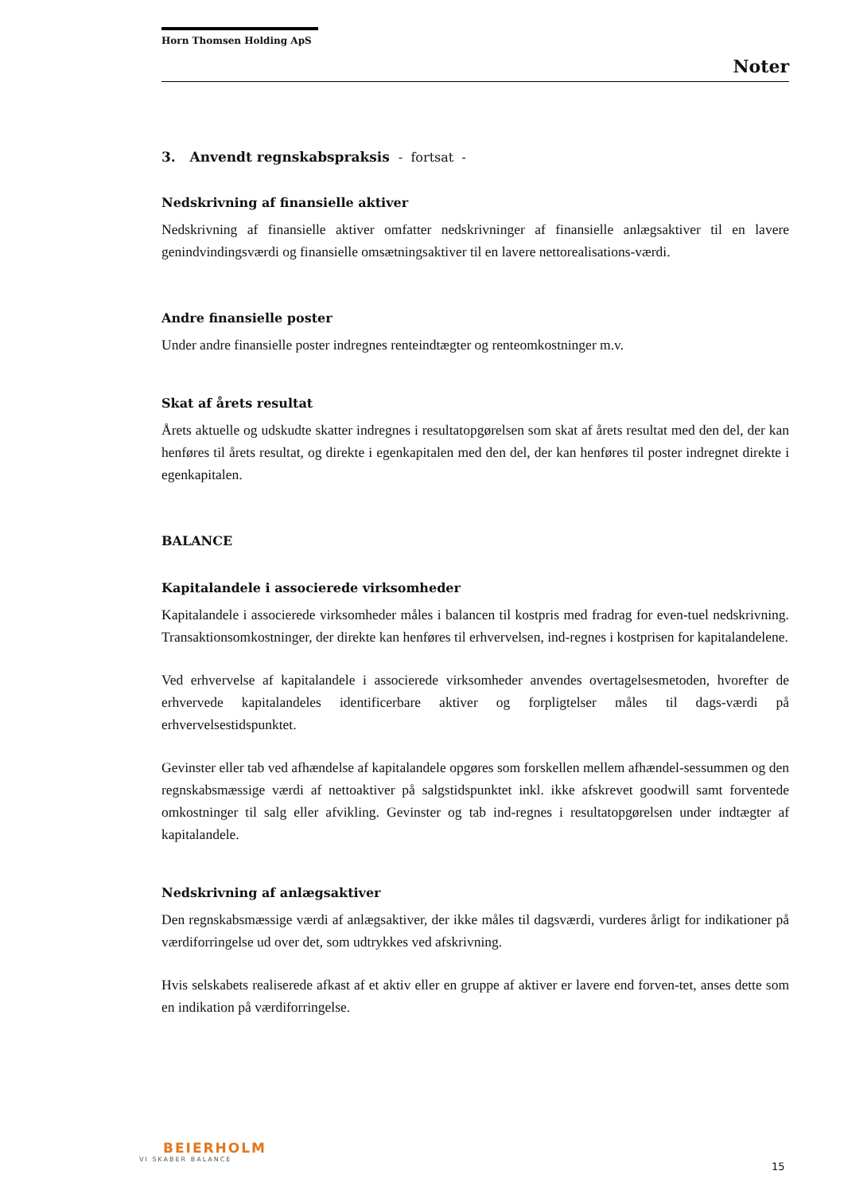Horn Thomsen Holding ApS
Noter
3. Anvendt regnskabspraksis - fortsat -
Nedskrivning af finansielle aktiver
Nedskrivning af finansielle aktiver omfatter nedskrivninger af finansielle anlægsaktiver til en lavere genindvindingsværdi og finansielle omsætningsaktiver til en lavere nettorealisations-værdi.
Andre finansielle poster
Under andre finansielle poster indregnes renteindtægter og renteomkostninger m.v.
Skat af årets resultat
Årets aktuelle og udskudte skatter indregnes i resultatopgørelsen som skat af årets resultat med den del, der kan henføres til årets resultat, og direkte i egenkapitalen med den del, der kan henføres til poster indregnet direkte i egenkapitalen.
BALANCE
Kapitalandele i associerede virksomheder
Kapitalandele i associerede virksomheder måles i balancen til kostpris med fradrag for even-tuel nedskrivning. Transaktionsomkostninger, der direkte kan henføres til erhvervelsen, ind-regnes i kostprisen for kapitalandelene.
Ved erhvervelse af kapitalandele i associerede virksomheder anvendes overtagelsesmetoden, hvorefter de erhvervede kapitalandeles identificerbare aktiver og forpligtelser måles til dags-værdi på erhvervelsestidspunktet.
Gevinster eller tab ved afhændelse af kapitalandele opgøres som forskellen mellem afhændel-sessummen og den regnskabsmæssige værdi af nettoaktiver på salgstidspunktet inkl. ikke afskrevet goodwill samt forventede omkostninger til salg eller afvikling. Gevinster og tab ind-regnes i resultatopgørelsen under indtægter af kapitalandele.
Nedskrivning af anlægsaktiver
Den regnskabsmæssige værdi af anlægsaktiver, der ikke måles til dagsværdi, vurderes årligt for indikationer på værdiforringelse ud over det, som udtrykkes ved afskrivning.
Hvis selskabets realiserede afkast af et aktiv eller en gruppe af aktiver er lavere end forven-tet, anses dette som en indikation på værdiforringelse.
BEIERHOLM
VI SKABER BALANCE
15